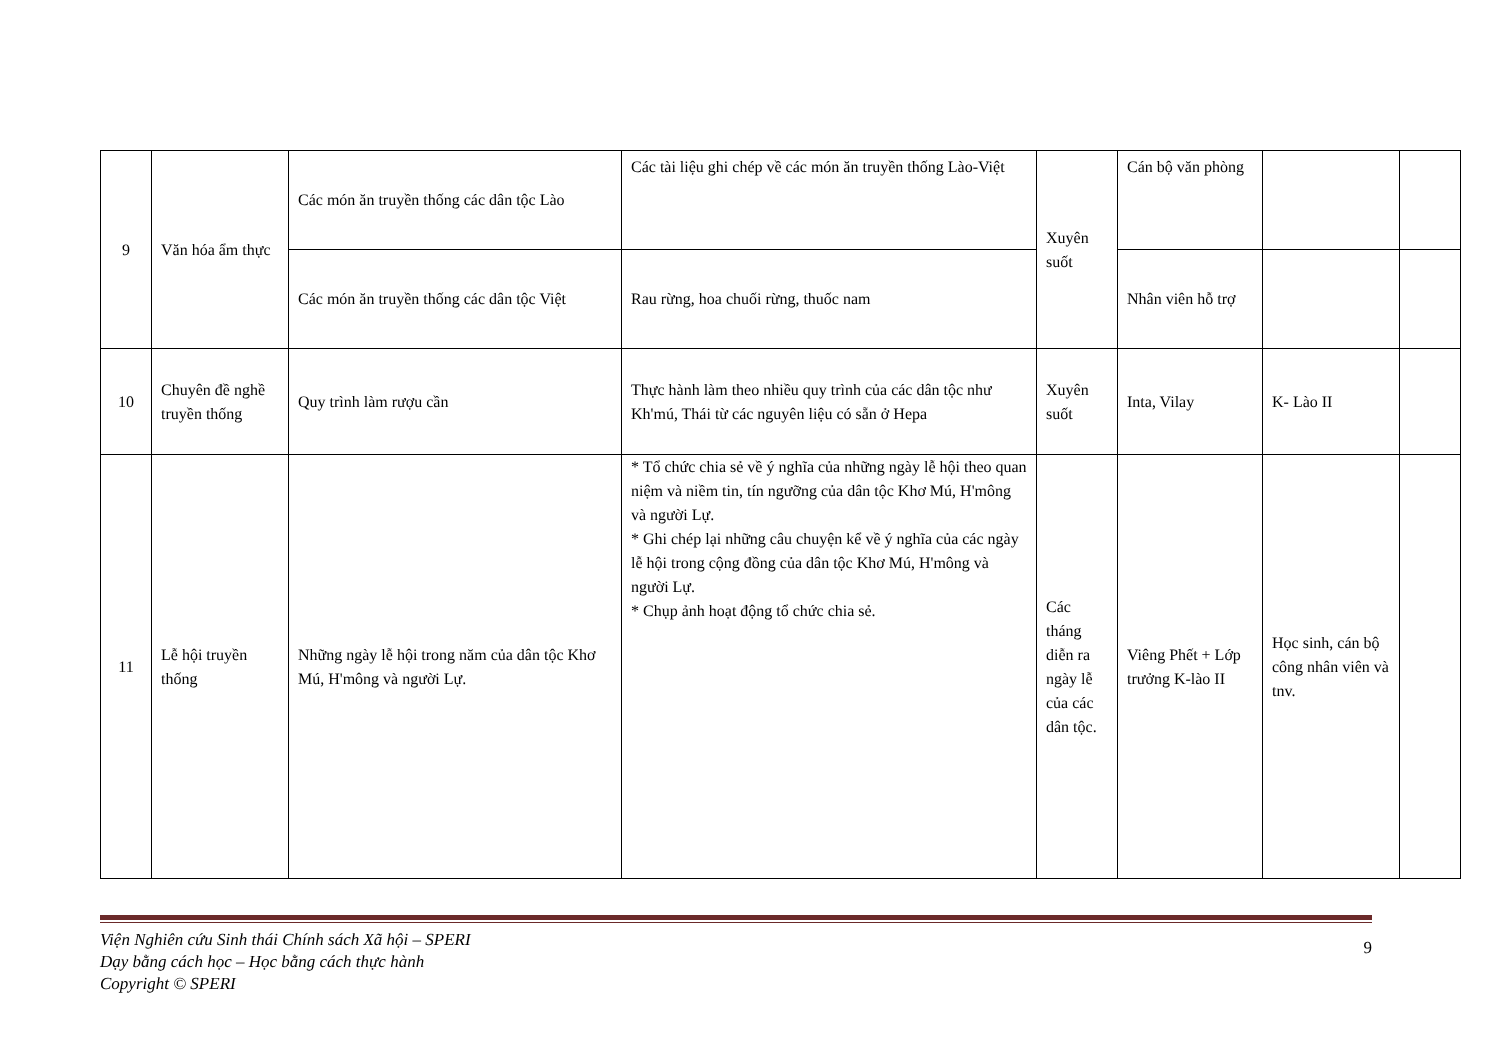| 9 | Văn hóa ẩm thực | Các món ăn truyền thống các dân tộc Lào | Các tài liệu ghi chép về các món ăn truyền thống Lào-Việt | Xuyên suốt | Cán bộ văn phòng | | |
| | | Các món ăn truyền thống các dân tộc Việt | Rau rừng, hoa chuối rừng, thuốc nam | | Nhân viên hỗ trợ | | |
| 10 | Chuyên đề nghề truyền thống | Quy trình làm rượu cần | Thực hành làm theo nhiều quy trình của các dân tộc như Kh'mú, Thái từ các nguyên liệu có sẵn ở Hepa | Xuyên suốt | Inta, Vilay | K- Lào II | |
| 11 | Lễ hội truyền thống | Những ngày lễ hội trong năm của dân tộc Khơ Mú, H'mông và người Lự. | * Tổ chức chia sẻ về ý nghĩa của những ngày lễ hội theo quan niệm và niềm tin, tín ngưỡng của dân tộc Khơ Mú, H'mông và người Lự. * Ghi chép lại những câu chuyện kể về ý nghĩa của các ngày lễ hội trong cộng đồng của dân tộc Khơ Mú, H'mông và người Lự. * Chụp ảnh hoạt động tổ chức chia sẻ. | Các tháng diễn ra ngày lễ của các dân tộc. | Viêng Phết + Lớp trưởng K-lào II | Học sinh, cán bộ công nhân viên và tnv. | |
Viện Nghiên cứu Sinh thái Chính sách Xã hội – SPERI
Dạy bằng cách học – Học bằng cách thực hành
Copyright © SPERI
9